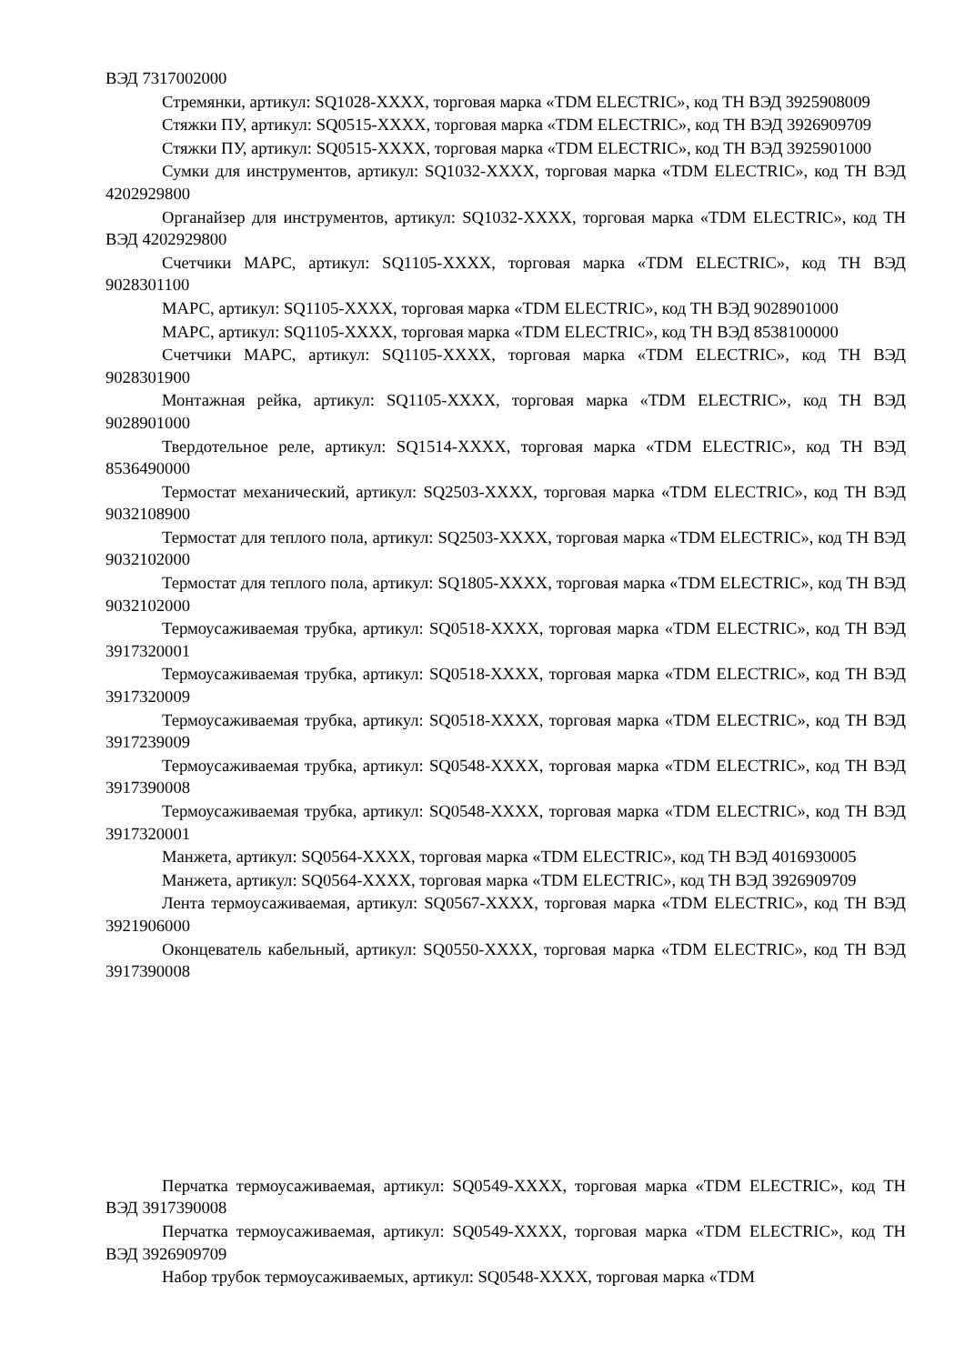ВЭД 7317002000
Стремянки, артикул: SQ1028-XXXX, торговая марка «TDM ELECTRIC», код ТН ВЭД 3925908009
Стяжки ПУ, артикул: SQ0515-XXXX, торговая марка «TDM ELECTRIC», код ТН ВЭД 3926909709
Стяжки ПУ, артикул: SQ0515-XXXX, торговая марка «TDM ELECTRIC», код ТН ВЭД 3925901000
Сумки для инструментов, артикул: SQ1032-XXXX, торговая марка «TDM ELECTRIC», код ТН ВЭД 4202929800
Органайзер для инструментов, артикул: SQ1032-XXXX, торговая марка «TDM ELECTRIC», код ТН ВЭД 4202929800
Счетчики МАРС, артикул: SQ1105-XXXX, торговая марка «TDM ELECTRIC», код ТН ВЭД 9028301100
МАРС, артикул: SQ1105-XXXX, торговая марка «TDM ELECTRIC», код ТН ВЭД 9028901000
МАРС, артикул: SQ1105-XXXX, торговая марка «TDM ELECTRIC», код ТН ВЭД 8538100000
Счетчики МАРС, артикул: SQ1105-XXXX, торговая марка «TDM ELECTRIC», код ТН ВЭД 9028301900
Монтажная рейка, артикул: SQ1105-XXXX, торговая марка «TDM ELECTRIC», код ТН ВЭД 9028901000
Твердотельное реле, артикул: SQ1514-XXXX, торговая марка «TDM ELECTRIC», код ТН ВЭД 8536490000
Термостат механический, артикул: SQ2503-XXXX, торговая марка «TDM ELECTRIC», код ТН ВЭД 9032108900
Термостат для теплого пола, артикул: SQ2503-XXXX, торговая марка «TDM ELECTRIC», код ТН ВЭД 9032102000
Термостат для теплого пола, артикул: SQ1805-XXXX, торговая марка «TDM ELECTRIC», код ТН ВЭД 9032102000
Термоусаживаемая трубка, артикул: SQ0518-XXXX, торговая марка «TDM ELECTRIC», код ТН ВЭД 3917320001
Термоусаживаемая трубка, артикул: SQ0518-XXXX, торговая марка «TDM ELECTRIC», код ТН ВЭД 3917320009
Термоусаживаемая трубка, артикул: SQ0518-XXXX, торговая марка «TDM ELECTRIC», код ТН ВЭД 3917239009
Термоусаживаемая трубка, артикул: SQ0548-XXXX, торговая марка «TDM ELECTRIC», код ТН ВЭД 3917390008
Термоусаживаемая трубка, артикул: SQ0548-XXXX, торговая марка «TDM ELECTRIC», код ТН ВЭД 3917320001
Манжета, артикул: SQ0564-XXXX, торговая марка «TDM ELECTRIC», код ТН ВЭД 4016930005
Манжета, артикул: SQ0564-XXXX, торговая марка «TDM ELECTRIC», код ТН ВЭД 3926909709
Лента термоусаживаемая, артикул: SQ0567-XXXX, торговая марка «TDM ELECTRIC», код ТН ВЭД 3921906000
Оконцеватель кабельный, артикул: SQ0550-XXXX, торговая марка «TDM ELECTRIC», код ТН ВЭД 3917390008
Перчатка термоусаживаемая, артикул: SQ0549-XXXX, торговая марка «TDM ELECTRIC», код ТН ВЭД 3917390008
Перчатка термоусаживаемая, артикул: SQ0549-XXXX, торговая марка «TDM ELECTRIC», код ТН ВЭД 3926909709
Набор трубок термоусаживаемых, артикул: SQ0548-XXXX, торговая марка «TDM